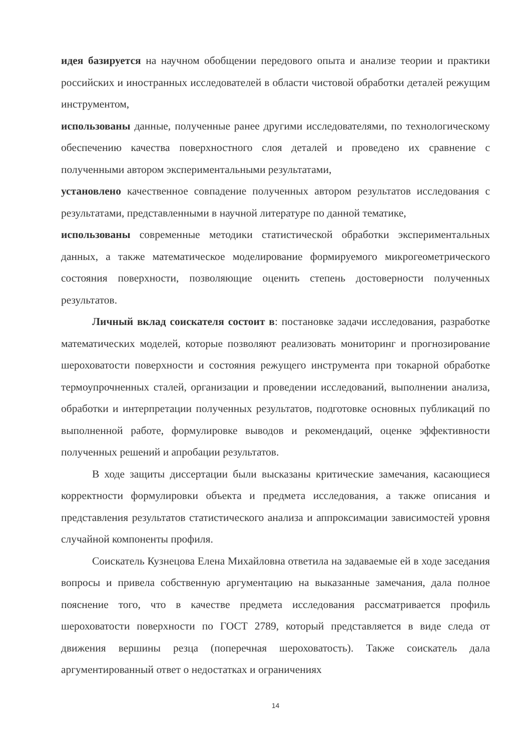идея базируется на научном обобщении передового опыта и анализе теории и практики российских и иностранных исследователей в области чистовой обработки деталей режущим инструментом,
использованы данные, полученные ранее другими исследователями, по технологическому обеспечению качества поверхностного слоя деталей и проведено их сравнение с полученными автором экспериментальными результатами,
установлено качественное совпадение полученных автором результатов исследования с результатами, представленными в научной литературе по данной тематике,
использованы современные методики статистической обработки экспериментальных данных, а также математическое моделирование формируемого микрогеометрического состояния поверхности, позволяющие оценить степень достоверности полученных результатов.
Личный вклад соискателя состоит в: постановке задачи исследования, разработке математических моделей, которые позволяют реализовать мониторинг и прогнозирование шероховатости поверхности и состояния режущего инструмента при токарной обработке термоупрочненных сталей, организации и проведении исследований, выполнении анализа, обработки и интерпретации полученных результатов, подготовке основных публикаций по выполненной работе, формулировке выводов и рекомендаций, оценке эффективности полученных решений и апробации результатов.
В ходе защиты диссертации были высказаны критические замечания, касающиеся корректности формулировки объекта и предмета исследования, а также описания и представления результатов статистического анализа и аппроксимации зависимостей уровня случайной компоненты профиля.
Соискатель Кузнецова Елена Михайловна ответила на задаваемые ей в ходе заседания вопросы и привела собственную аргументацию на выказанные замечания, дала полное пояснение того, что в качестве предмета исследования рассматривается профиль шероховатости поверхности по ГОСТ 2789, который представляется в виде следа от движения вершины резца (поперечная шероховатость). Также соискатель дала аргументированный ответ о недостатках и ограничениях
14